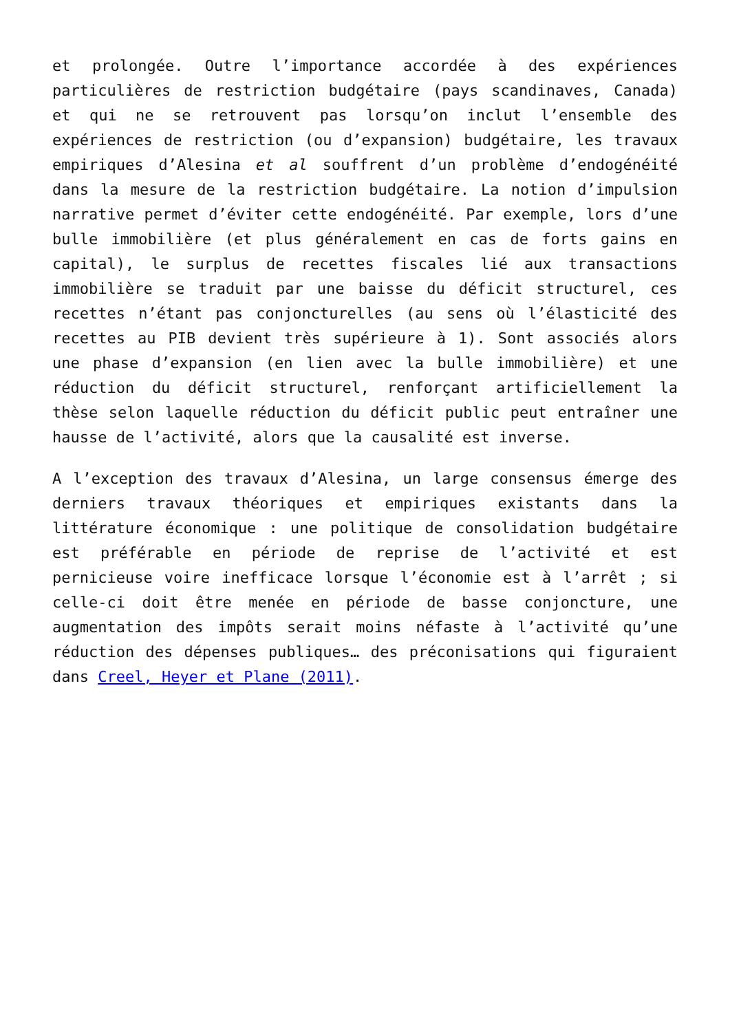et prolongée. Outre l’importance accordée à des expériences particulières de restriction budgétaire (pays scandinaves, Canada) et qui ne se retrouvent pas lorsqu’on inclut l’ensemble des expériences de restriction (ou d’expansion) budgétaire, les travaux empiriques d’Alesina et al souffrent d’un problème d’endogénéité dans la mesure de la restriction budgétaire. La notion d’impulsion narrative permet d’éviter cette endogénéité. Par exemple, lors d’une bulle immobilière (et plus généralement en cas de forts gains en capital), le surplus de recettes fiscales lié aux transactions immobilière se traduit par une baisse du déficit structurel, ces recettes n’étant pas conjoncturelles (au sens où l’élasticité des recettes au PIB devient très supérieure à 1). Sont associés alors une phase d’expansion (en lien avec la bulle immobilière) et une réduction du déficit structurel, renforçant artificiellement la thèse selon laquelle réduction du déficit public peut entraîner une hausse de l’activité, alors que la causalité est inverse.
A l’exception des travaux d’Alesina, un large consensus émerge des derniers travaux théoriques et empiriques existants dans la littérature économique : une politique de consolidation budgétaire est préférable en période de reprise de l’activité et est pernicieuse voire inefficace lorsque l’économie est à l’arrêt ; si celle-ci doit être menée en période de basse conjoncture, une augmentation des impôts serait moins néfaste à l’activité qu’une réduction des dépenses publiques… des préconisations qui figuraient dans Creel, Heyer et Plane (2011).